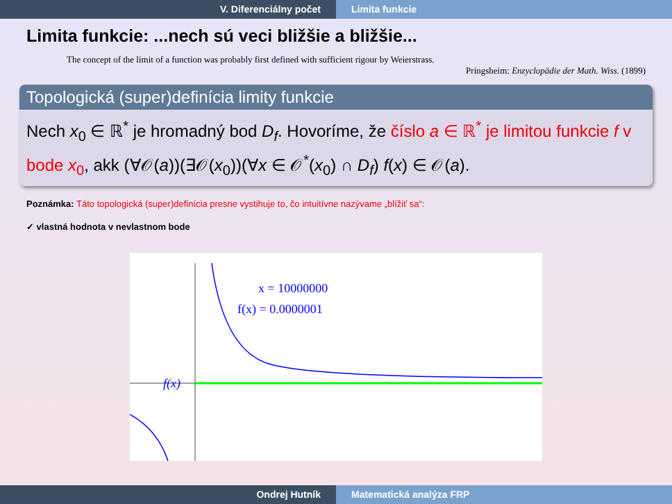V. Diferenciálny počet Limita funkcie
Limita funkcie: ...nech sú veci bližšie a bližšie...
The concept of the limit of a function was probably first defined with sufficient rigour by Weierstrass.
Pringsheim: Enzyclopädie der Math. Wiss. (1899)
Topologická (super)definícia limity funkcie
Nech x<sub>0</sub> ∈ ℝ<sup>*</sup> je hromadný bod D<sub>f</sub>. Hovoríme, že číslo a ∈ ℝ<sup>*</sup> je limitou funkcie f v bode x<sub>0</sub>, akk (∀𝒪(a))(∃𝒪(x<sub>0</sub>))(∀x ∈ 𝒪<sup>*</sup>(x<sub>0</sub>) ∩ D<sub>f</sub>) f(x) ∈ 𝒪(a).
Poznámka: Táto topologická (super)definícia presne vystihuje to, čo intuitívne nazývame „blížiť sa“:
✓ vlastná hodnota v nevlastnom bode
x = 10000000
f(x) = 0.0000001
f(x)
Ondrej Hutník Matematická analýza FRP